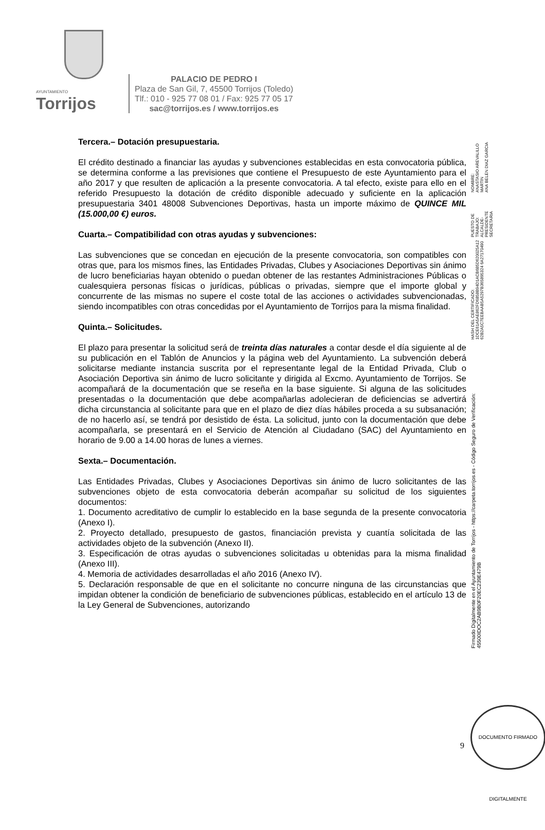AYUNTAMIENTO
Torrijos
PALACIO DE PEDRO I
Plaza de San Gil, 7, 45500 Torrijos (Toledo)
Tlf.: 010 - 925 77 08 01 / Fax: 925 77 05 17
sac@torrijos.es / www.torrijos.es
Tercera.– Dotación presupuestaria.
El crédito destinado a financiar las ayudas y subvenciones establecidas en esta convocatoria pública, se determina conforme a las previsiones que contiene el Presupuesto de este Ayuntamiento para el año 2017 y que resulten de aplicación a la presente convocatoria. A tal efecto, existe para ello en el referido Presupuesto la dotación de crédito disponible adecuado y suficiente en la aplicación presupuestaria 3401 48008 Subvenciones Deportivas, hasta un importe máximo de QUINCE MIL (15.000,00 €) euros.
Cuarta.– Compatibilidad con otras ayudas y subvenciones:
Las subvenciones que se concedan en ejecución de la presente convocatoria, son compatibles con otras que, para los mismos fines, las Entidades Privadas, Clubes y Asociaciones Deportivas sin ánimo de lucro beneficiarias hayan obtenido o puedan obtener de las restantes Administraciones Públicas o cualesquiera personas físicas o jurídicas, públicas o privadas, siempre que el importe global y concurrente de las mismas no supere el coste total de las acciones o actividades subvencionadas, siendo incompatibles con otras concedidas por el Ayuntamiento de Torrijos para la misma finalidad.
Quinta.– Solicitudes.
El plazo para presentar la solicitud será de treinta días naturales a contar desde el día siguiente al de su publicación en el Tablón de Anuncios y la página web del Ayuntamiento. La subvención deberá solicitarse mediante instancia suscrita por el representante legal de la Entidad Privada, Club o Asociación Deportiva sin ánimo de lucro solicitante y dirigida al Excmo. Ayuntamiento de Torrijos. Se acompañará de la documentación que se reseña en la base siguiente. Si alguna de las solicitudes presentadas o la documentación que debe acompañarlas adolecieran de deficiencias se advertirá dicha circunstancia al solicitante para que en el plazo de diez días hábiles proceda a su subsanación; de no hacerlo así, se tendrá por desistido de ésta. La solicitud, junto con la documentación que debe acompañarla, se presentará en el Servicio de Atención al Ciudadano (SAC) del Ayuntamiento en horario de 9.00 a 14.00 horas de lunes a viernes.
Sexta.– Documentación.
Las Entidades Privadas, Clubes y Asociaciones Deportivas sin ánimo de lucro solicitantes de las subvenciones objeto de esta convocatoria deberán acompañar su solicitud de los siguientes documentos:
1. Documento acreditativo de cumplir lo establecido en la base segunda de la presente convocatoria (Anexo I).
2. Proyecto detallado, presupuesto de gastos, financiación prevista y cuantía solicitada de las actividades objeto de la subvención (Anexo II).
3. Especificación de otras ayudas o subvenciones solicitadas u obtenidas para la misma finalidad (Anexo III).
4. Memoria de actividades desarrolladas el año 2016 (Anexo IV).
5. Declaración responsable de que en el solicitante no concurre ninguna de las circunstancias que impidan obtener la condición de beneficiario de subvenciones públicas, establecido en el artículo 13 de la Ley General de Subvenciones, autorizando
Firmado Digitalmente en el Ayuntamiento de Torrijos - https://carpeta.torrijos.es - Código Seguro de Verificación: 45500IDOC2AB9B0F20EC239E479B
HASH DEL CERTIFICADO:
1DCE61A5AE862FD6858B94D1ACB685D620025A12
62B2A5C7EEBAAB5A5297B365895324 6A27170490
PUESTO DE TRABAJO:
ALCALDE-PRESIDENTE
SECRETARIA
NOMBRE:
ANASTASIO AREVALILLO MARTIN
ANA BELEN DIAZ GARCIA
9
DOCUMENTO FIRMADO DIGITALMENTE